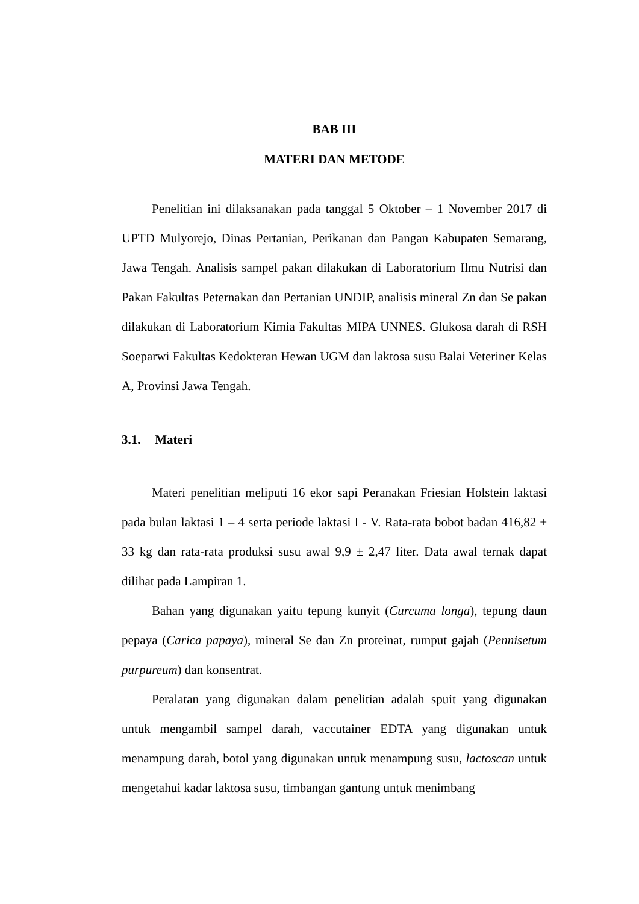BAB III
MATERI DAN METODE
Penelitian ini dilaksanakan pada tanggal 5 Oktober – 1 November 2017 di UPTD Mulyorejo, Dinas Pertanian, Perikanan dan Pangan Kabupaten Semarang, Jawa Tengah. Analisis sampel pakan dilakukan di Laboratorium Ilmu Nutrisi dan Pakan Fakultas Peternakan dan Pertanian UNDIP, analisis mineral Zn dan Se pakan dilakukan di Laboratorium Kimia Fakultas MIPA UNNES. Glukosa darah di RSH Soeparwi Fakultas Kedokteran Hewan UGM dan laktosa susu Balai Veteriner Kelas A, Provinsi Jawa Tengah.
3.1. Materi
Materi penelitian meliputi 16 ekor sapi Peranakan Friesian Holstein laktasi pada bulan laktasi 1 – 4 serta periode laktasi I - V. Rata-rata bobot badan 416,82 ± 33 kg dan rata-rata produksi susu awal 9,9 ± 2,47 liter. Data awal ternak dapat dilihat pada Lampiran 1.
Bahan yang digunakan yaitu tepung kunyit (Curcuma longa), tepung daun pepaya (Carica papaya), mineral Se dan Zn proteinat, rumput gajah (Pennisetum purpureum) dan konsentrat.
Peralatan yang digunakan dalam penelitian adalah spuit yang digunakan untuk mengambil sampel darah, vaccutainer EDTA yang digunakan untuk menampung darah, botol yang digunakan untuk menampung susu, lactoscan untuk mengetahui kadar laktosa susu, timbangan gantung untuk menimbang